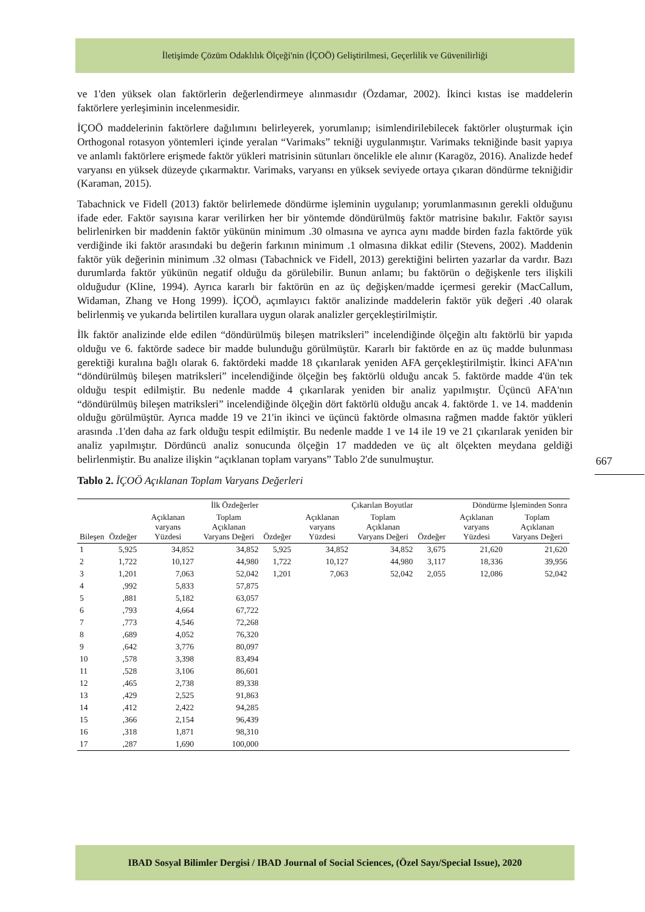İletişimde Çözüm Odaklılık Ölçeği'nin (İÇOÖ) Geliştirilmesi, Geçerlilik ve Güvenilirliği
ve 1'den yüksek olan faktörlerin değerlendirmeye alınmasıdır (Özdamar, 2002). İkinci kıstas ise maddelerin faktörlere yerleşiminin incelenmesidir.
İÇOÖ maddelerinin faktörlere dağılımını belirleyerek, yorumlanıp; isimlendirilebilecek faktörler oluşturmak için Orthogonal rotasyon yöntemleri içinde yeralan “Varimaks” tekniği uygulanmıştır. Varimaks tekniğinde basit yapıya ve anlamlı faktörlere erişmede faktör yükleri matrisinin sütunları öncelikle ele alınır (Karagöz, 2016). Analizde hedef varyansı en yüksek düzeyde çıkarmaktır. Varimaks, varyansı en yüksek seviyede ortaya çıkaran döndürme tekniğidir (Karaman, 2015).
Tabachnick ve Fidell (2013) faktör belirlemede döndürme işleminin uygulanıp; yorumlanmasının gerekli olduğunu ifade eder. Faktör sayısına karar verilirken her bir yöntemde döndürülmüş faktör matrisine bakılır. Faktör sayısı belirlenirken bir maddenin faktör yükünün minimum .30 olmasına ve ayrıca aynı madde birden fazla faktörde yük verdiğinde iki faktör arasındaki bu değerin farkının minimum .1 olmasına dikkat edilir (Stevens, 2002). Maddenin faktör yük değerinin minimum .32 olması (Tabachnick ve Fidell, 2013) gerektiğini belirten yazarlar da vardır. Bazı durumlarda faktör yükünün negatif olduğu da görülebilir. Bunun anlamı; bu faktörün o değişkenle ters ilişkili olduğudur (Kline, 1994). Ayrıca kararlı bir faktörün en az üç değişken/madde içermesi gerekir (MacCallum, Widaman, Zhang ve Hong 1999). İÇOÖ, açımlayıcı faktör analizinde maddelerin faktör yük değeri .40 olarak belirlenmiş ve yukarıda belirtilen kurallara uygun olarak analizler gerçekleştirilmiştir.
İlk faktör analizinde elde edilen “döndürülmüş bileşen matriksleri” incelendiğinde ölçeğin altı faktörlü bir yapıda olduğu ve 6. faktörde sadece bir madde bulunduğu görülmüştür. Kararlı bir faktörde en az üç madde bulunması gerektiği kuralına bağlı olarak 6. faktördeki madde 18 çıkarılarak yeniden AFA gerçekleştirilmiştir. İkinci AFA'nın “döndürülmüş bileşen matriksleri” incelendiğinde ölçeğin beş faktörlü olduğu ancak 5. faktörde madde 4'ün tek olduğu tespit edilmiştir. Bu nedenle madde 4 çıkarılarak yeniden bir analiz yapılmıştır. Üçüncü AFA'nın “döndürülmüş bileşen matriksleri” incelendiğinde ölçeğin dört faktörlü olduğu ancak 4. faktörde 1. ve 14. maddenin olduğu görülmüştür. Ayrıca madde 19 ve 21'in ikinci ve üçüncü faktörde olmasına rağmen madde faktör yükleri arasında .1'den daha az fark olduğu tespit edilmiştir. Bu nedenle madde 1 ve 14 ile 19 ve 21 çıkarılarak yeniden bir analiz yapılmıştır. Dördüncü analiz sonucunda ölçeğin 17 maddeden ve üç alt ölçekten meydana geldiği belirlenmiştir. Bu analize ilişkin “açıklanan toplam varyans” Tablo 2'de sunulmuştur.
Tablo 2. İÇOÖ Açıklanan Toplam Varyans Değerleri
| Bileşen | İlk Özdeğerler | | | Çıkarılan Boyutlar | | | Döndürme İşleminden Sonra | | |
| --- | --- | --- | --- | --- | --- | --- | --- | --- | --- |
| | Özdeğer | Açıklanan varyans Yüzdesi | Toplam Açıklanan Varyans Değeri | Özdeğer | Açıklanan varyans Yüzdesi | Toplam Açıklanan Varyans Değeri | Özdeğer | Açıklanan varyans Yüzdesi | Toplam Açıklanan Varyans Değeri |
| 1 | 5,925 | 34,852 | 34,852 | 5,925 | 34,852 | 34,852 | 3,675 | 21,620 | 21,620 |
| 2 | 1,722 | 10,127 | 44,980 | 1,722 | 10,127 | 44,980 | 3,117 | 18,336 | 39,956 |
| 3 | 1,201 | 7,063 | 52,042 | 1,201 | 7,063 | 52,042 | 2,055 | 12,086 | 52,042 |
| 4 | ,992 | 5,833 | 57,875 | | | | | | |
| 5 | ,881 | 5,182 | 63,057 | | | | | | |
| 6 | ,793 | 4,664 | 67,722 | | | | | | |
| 7 | ,773 | 4,546 | 72,268 | | | | | | |
| 8 | ,689 | 4,052 | 76,320 | | | | | | |
| 9 | ,642 | 3,776 | 80,097 | | | | | | |
| 10 | ,578 | 3,398 | 83,494 | | | | | | |
| 11 | ,528 | 3,106 | 86,601 | | | | | | |
| 12 | ,465 | 2,738 | 89,338 | | | | | | |
| 13 | ,429 | 2,525 | 91,863 | | | | | | |
| 14 | ,412 | 2,422 | 94,285 | | | | | | |
| 15 | ,366 | 2,154 | 96,439 | | | | | | |
| 16 | ,318 | 1,871 | 98,310 | | | | | | |
| 17 | ,287 | 1,690 | 100,000 | | | | | | |
667
IBAD Sosyal Bilimler Dergisi / IBAD Journal of Social Sciences, (Özel Sayı/Special Issue), 2020